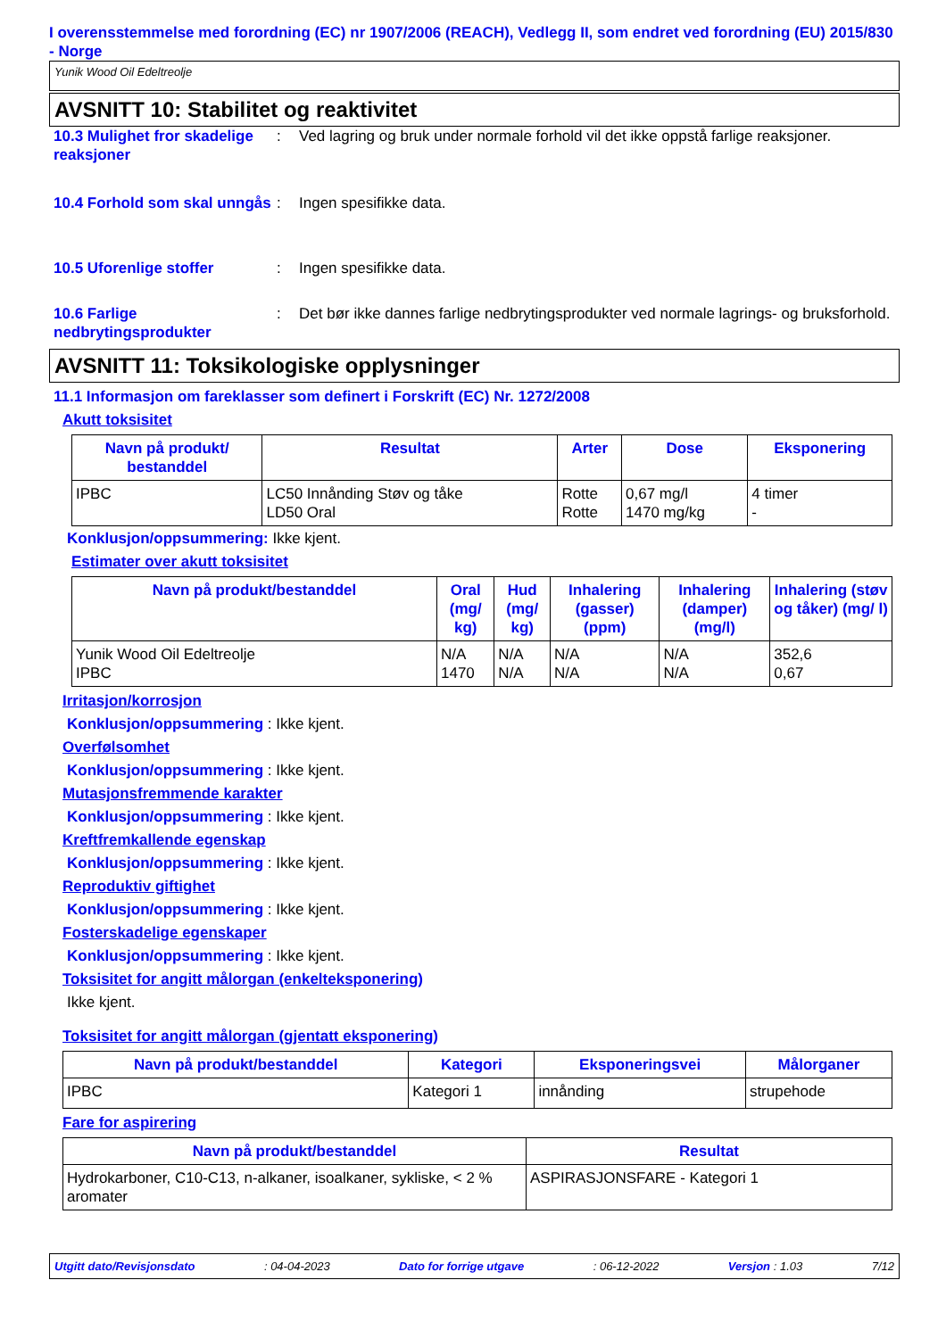I overensstemmelse med forordning (EC) nr 1907/2006 (REACH), Vedlegg II, som endret ved forordning (EU) 2015/830 - Norge
Yunik Wood Oil Edeltreolje
AVSNITT 10: Stabilitet og reaktivitet
10.3 Mulighet fror skadelige reaksjoner
: Ved lagring og bruk under normale forhold vil det ikke oppstå farlige reaksjoner.
10.4 Forhold som skal unngås
: Ingen spesifikke data.
10.5 Uforenlige stoffer : Ingen spesifikke data.
10.6 Farlige nedbrytingsprodukter
: Det bør ikke dannes farlige nedbrytingsprodukter ved normale lagrings- og bruksforhold.
AVSNITT 11: Toksikologiske opplysninger
11.1 Informasjon om fareklasser som definert i Forskrift (EC) Nr. 1272/2008
Akutt toksisitet
| Navn på produkt/ bestanddel | Resultat | Arter | Dose | Eksponering |
| --- | --- | --- | --- | --- |
| IPBC | LC50 Innånding Støv og tåke LD50 Oral | Rotte Rotte | 0,67 mg/l 1470 mg/kg | 4 timer - |
Konklusjon/oppsummering: Ikke kjent.
Estimater over akutt toksisitet
| Navn på produkt/bestanddel | Oral (mg/ kg) | Hud (mg/ kg) | Inhalering (gasser) (ppm) | Inhalering (damper) (mg/l) | Inhalering (støv og tåker) (mg/ l) |
| --- | --- | --- | --- | --- | --- |
| Yunik Wood Oil Edeltreolje IPBC | N/A 1470 | N/A N/A | N/A N/A | N/A N/A | 352,6 0,67 |
Irritasjon/korrosjon
Konklusjon/oppsummering : Ikke kjent.
Overfølsomhet
Konklusjon/oppsummering : Ikke kjent.
Mutasjonsfremmende karakter
Konklusjon/oppsummering : Ikke kjent.
Kreftfremkallende egenskap
Konklusjon/oppsummering : Ikke kjent.
Reproduktiv giftighet
Konklusjon/oppsummering : Ikke kjent.
Fosterskadelige egenskaper
Konklusjon/oppsummering : Ikke kjent.
Toksisitet for angitt målorgan (enkelteksponering)
Ikke kjent.
Toksisitet for angitt målorgan (gjentatt eksponering)
| Navn på produkt/bestanddel | Kategori | Eksponeringsvei | Målorganer |
| --- | --- | --- | --- |
| IPBC | Kategori 1 | innånding | strupehode |
Fare for aspirering
| Navn på produkt/bestanddel | Resultat |
| --- | --- |
| Hydrokarboner, C10-C13, n-alkaner, isoalkaner, sykliske, < 2 % aromater | ASPIRASJONSFARE - Kategori 1 |
Utgitt dato/Revisjonsdato: 04-04-2023 Dato for forrige utgave: 06-12-2022 Versjon : 1.03 7/12